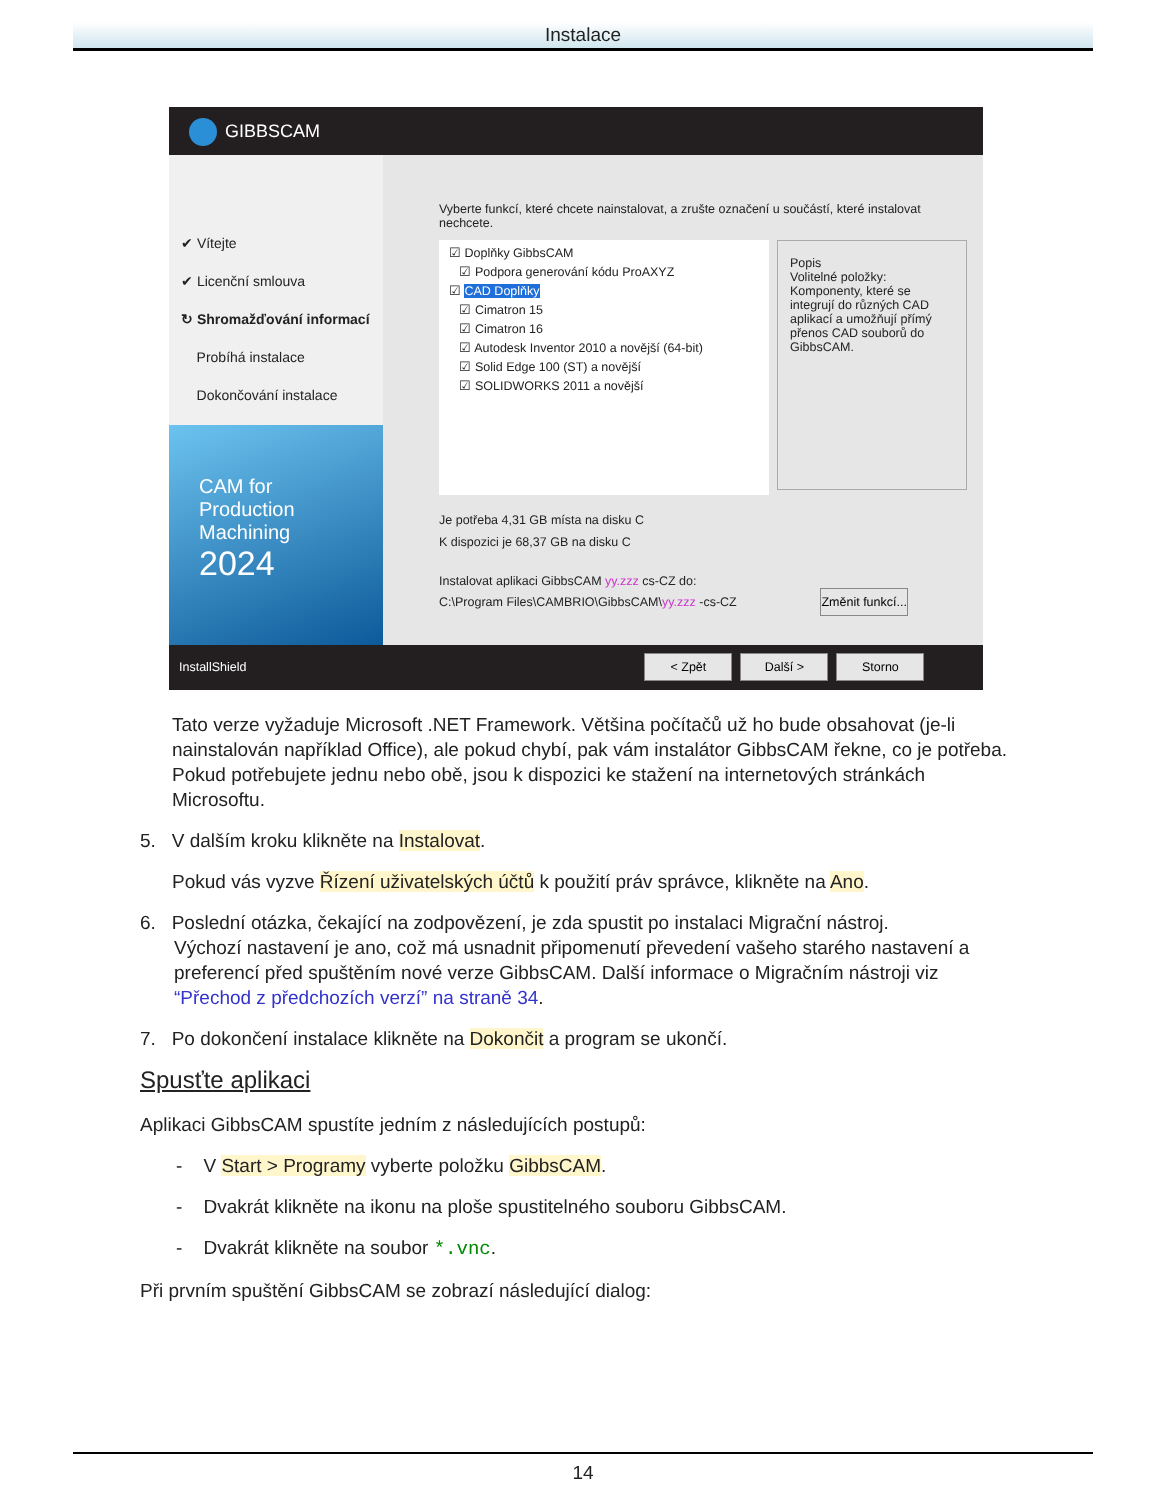Instalace
GIBBSCAM
✔ Vítejte
✔ Licenční smlouva
↻ Shromažďování informací
Probíhá instalace
Dokončování instalace
CAM for
Production
Machining
2024
Vyberte funkcí, které chcete nainstalovat, a zrušte označení u součástí, které instalovat nechcete.
☑ Doplňky GibbsCAM
☑ Podpora generování kódu ProAXYZ
☑ CAD Doplňky
☑ Cimatron 15
☑ Cimatron 16
☑ Autodesk Inventor 2010 a novější (64-bit)
☑ Solid Edge 100 (ST) a novější
☑ SOLIDWORKS 2011 a novější
Popis
Volitelné položky: Komponenty, které se integrují do různých CAD aplikací a umožňují přímý přenos CAD souborů do GibbsCAM.
Je potřeba 4,31 GB místa na disku C
K dispozici je 68,37 GB na disku C
Instalovat aplikaci GibbsCAM yy.zzz cs-CZ do:
C:\Program Files\CAMBRIO\GibbsCAM\yy.zzz -cs-CZ Změnit funkcí...
InstallShield < Zpět Další > Storno
Tato verze vyžaduje Microsoft .NET Framework. Většina počítačů už ho bude obsahovat (je-li nainstalován například Office), ale pokud chybí, pak vám instalátor GibbsCAM řekne, co je potřeba. Pokud potřebujete jednu nebo obě, jsou k dispozici ke stažení na internetových stránkách Microsoftu.
5. V dalším kroku klikněte na Instalovat.
Pokud vás vyzve Řízení uživatelských účtů k použití práv správce, klikněte na Ano.
6. Poslední otázka, čekající na zodpovězení, je zda spustit po instalaci Migrační nástroj.
Výchozí nastavení je ano, což má usnadnit připomenutí převedení vašeho starého nastavení a preferencí před spuštěním nové verze GibbsCAM. Další informace o Migračním nástroji viz “Přechod z předchozích verzí” na straně 34.
7. Po dokončení instalace klikněte na Dokončit a program se ukončí.
Spusťte aplikaci
Aplikaci GibbsCAM spustíte jedním z následujících postupů:
- V Start > Programy vyberte položku GibbsCAM.
- Dvakrát klikněte na ikonu na ploše spustitelného souboru GibbsCAM.
- Dvakrát klikněte na soubor *.vnc.
Při prvním spuštění GibbsCAM se zobrazí následující dialog:
14